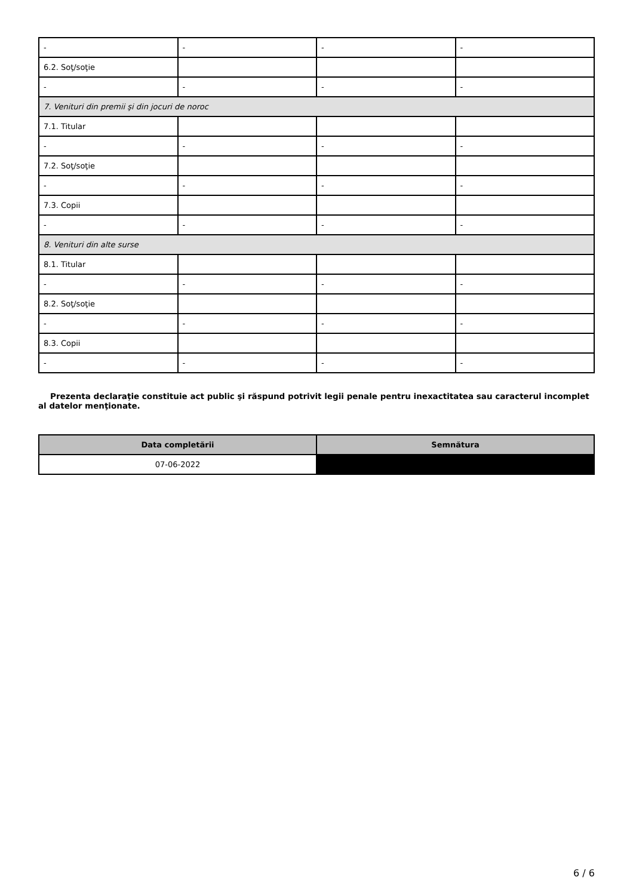| - | - | - | - |
| 6.2. Soţ/soţie | | | |
| - | - | - | - |
| 7. Venituri din premii şi din jocuri de noroc | | | |
| 7.1. Titular | | | |
| - | - | - | - |
| 7.2. Soţ/soţie | | | |
| - | - | - | - |
| 7.3. Copii | | | |
| - | - | - | - |
| 8. Venituri din alte surse | | | |
| 8.1. Titular | | | |
| - | - | - | - |
| 8.2. Soţ/soţie | | | |
| - | - | - | - |
| 8.3. Copii | | | |
| - | - | - | - |
Prezenta declaraţie constituie act public şi răspund potrivit legii penale pentru inexactitatea sau caracterul incomplet al datelor menţionate.
| Data completării | Semnătura |
| --- | --- |
| 07-06-2022 | |
6 / 6